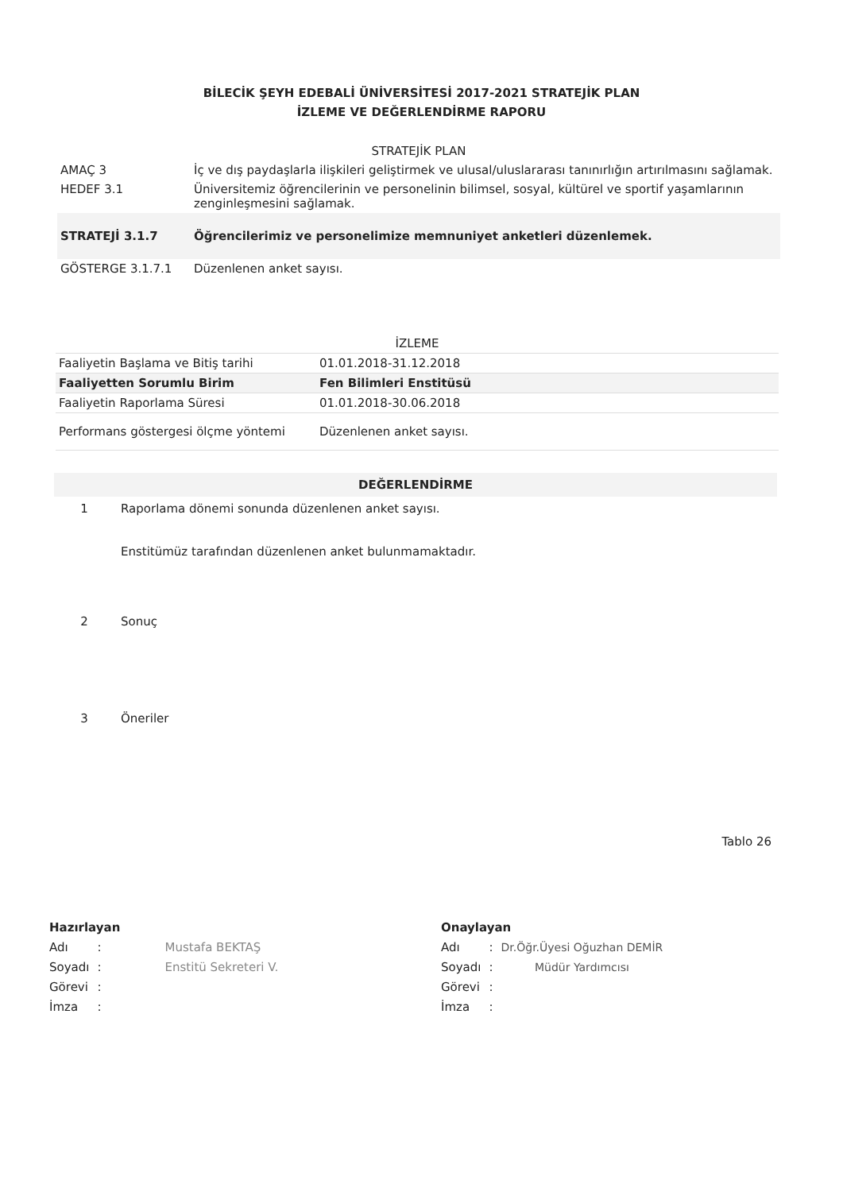BİLECİK ŞEYH EDEBALİ ÜNİVERSİTESİ 2017-2021 STRATEJİK PLAN
İZLEME VE DEĞERLENDİRME RAPORU
| STRATEJİK PLAN | |
| AMAÇ 3 | İç ve dış paydaşlarla ilişkileri geliştirmek ve ulusal/uluslararası tanınırlığın artırılmasını sağlamak. |
| HEDEF 3.1 | Üniversitemiz öğrencilerinin ve personelinin bilimsel, sosyal, kültürel ve sportif yaşamlarının zenginleşmesini sağlamak. |
| STRATEJİ 3.1.7 | Öğrencilerimiz ve personelimize memnuniyet anketleri düzenlemek. |
| GÖSTERGE 3.1.7.1 | Düzenlenen anket sayısı. |
| İZLEME | |
| Faaliyetin Başlama ve Bitiş tarihi | 01.01.2018-31.12.2018 |
| Faaliyetten Sorumlu Birim | Fen Bilimleri Enstitüsü |
| Faaliyetin Raporlama Süresi | 01.01.2018-30.06.2018 |
| Performans göstergesi ölçme yöntemi | Düzenlenen anket sayısı. |
| DEĞERLENDİRME | |
| 1 | Raporlama dönemi sonunda düzenlenen anket sayısı. Enstitümüz tarafından düzenlenen anket bulunmamaktadır. |
| 2 | Sonuç |
| 3 | Öneriler |
Tablo 26
Hazırlayan
| Adı | : | Mustafa BEKTAŞ Enstitü Sekreteri V. |
| Soyadı | : | |
| Görevi | : | |
| İmza | : | |
Onaylayan
| Adı | : | Dr.Öğr.Üyesi Oğuzhan DEMİR Müdür Yardımcısı |
| Soyadı | : | |
| Görevi | : | |
| İmza | : | |